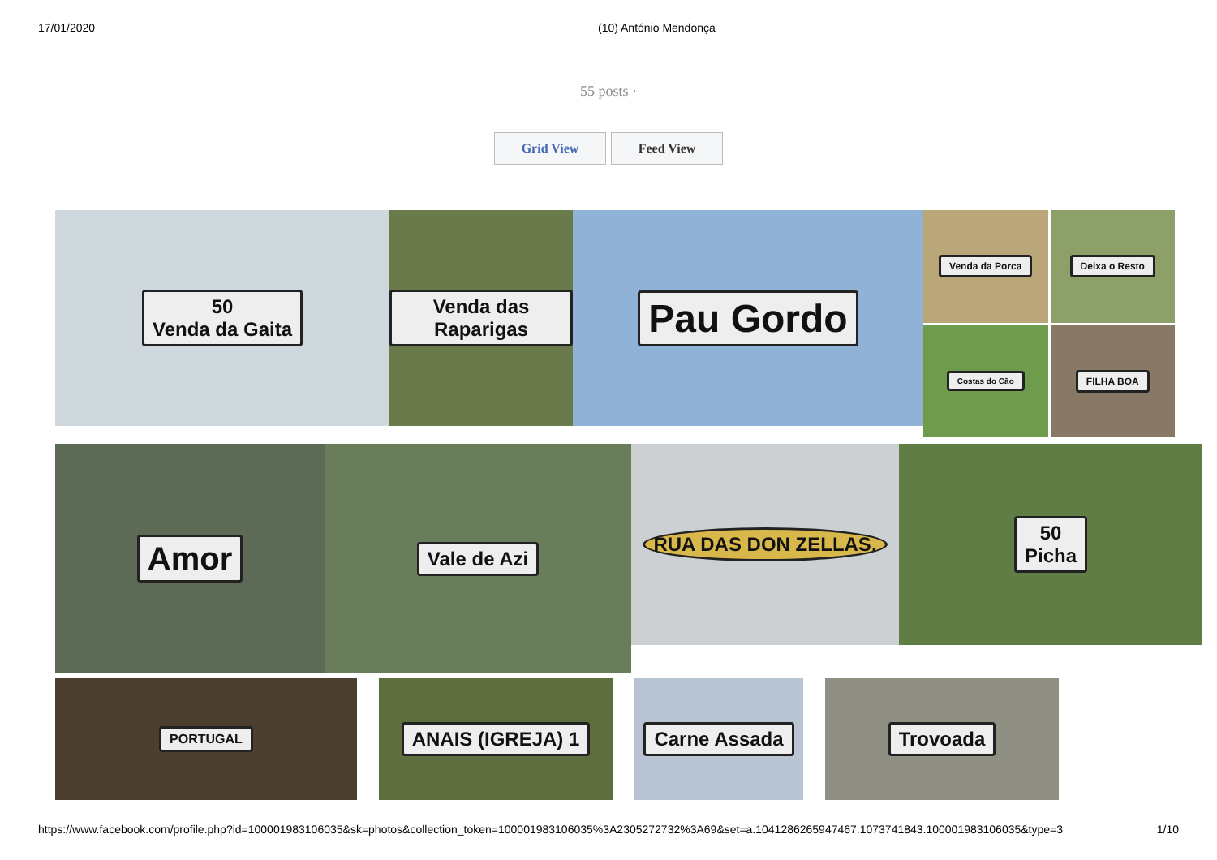17/01/2020 (10) António Mendonça
55 posts ·
Grid View Feed View
50
Venda da Gaita
Venda das Raparigas
Pau Gordo
Venda da Porca
Deixa o Resto
Costas do Cão
FILHA BOA
Amor
Vale de Azi
RUA DAS DON ZELLAS. 50
Picha
PORTUGAL
ANAIS (IGREJA) 1 Carne Assada Trovoada
https://www.facebook.com/profile.php?id=100001983106035&sk=photos&collection_token=100001983106035%3A2305272732%3A69&set=a.1041286265947467.1073741843.100001983106035&type=3 1/10